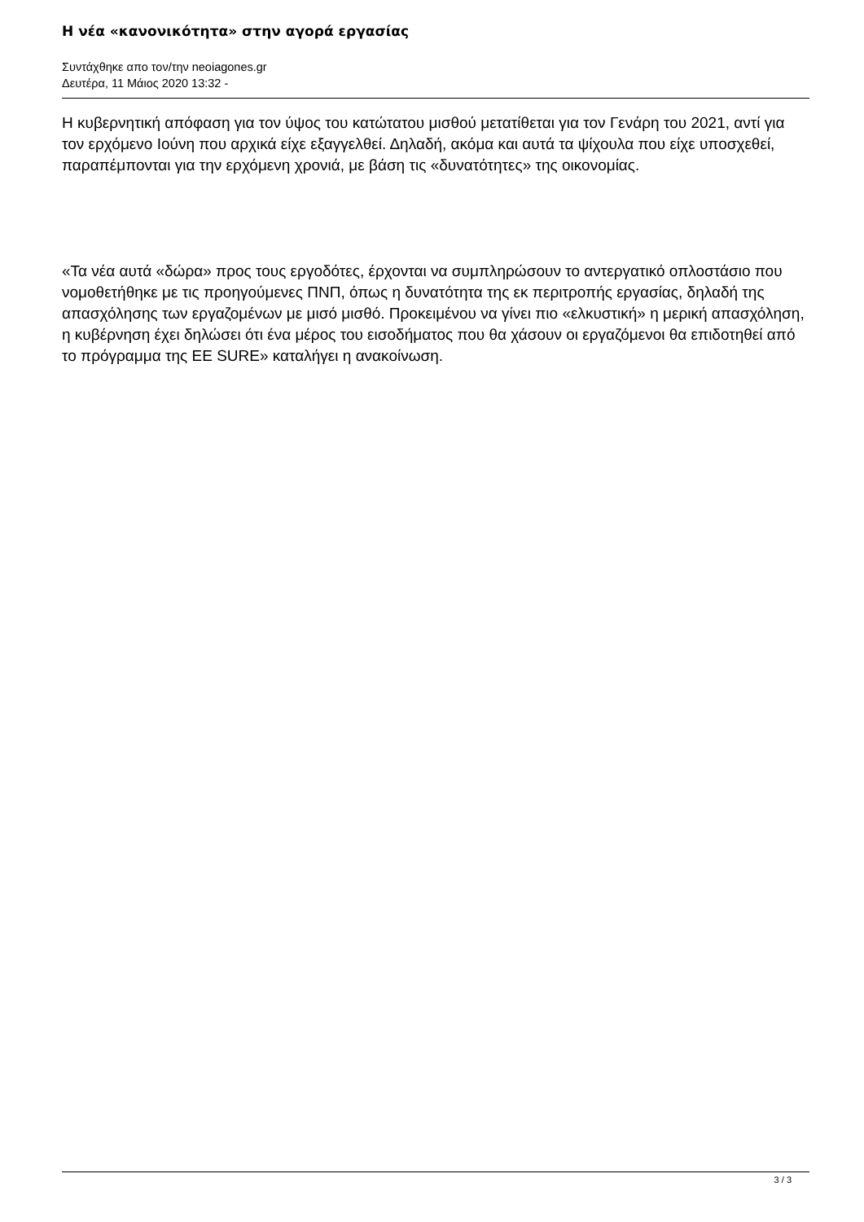Η νέα «κανονικότητα» στην αγορά εργασίας
Συντάχθηκε απο τον/την neoiagones.gr
Δευτέρα, 11 Μάιος 2020 13:32 -
Η κυβερνητική απόφαση για τον ύψος του κατώτατου μισθού μετατίθεται για τον Γενάρη του 2021, αντί για τον ερχόμενο Ιούνη που αρχικά είχε εξαγγελθεί. Δηλαδή, ακόμα και αυτά τα ψίχουλα που είχε υποσχεθεί, παραπέμπονται για την ερχόμενη χρονιά, με βάση τις «δυνατότητες» της οικονομίας.
«Τα νέα αυτά «δώρα» προς τους εργοδότες, έρχονται να συμπληρώσουν το αντεργατικό οπλοστάσιο που νομοθετήθηκε με τις προηγούμενες ΠΝΠ, όπως η δυνατότητα της εκ περιτροπής εργασίας, δηλαδή της απασχόλησης των εργαζομένων με μισό μισθό. Προκειμένου να γίνει πιο «ελκυστική» η μερική απασχόληση, η κυβέρνηση έχει δηλώσει ότι ένα μέρος του εισοδήματος που θα χάσουν οι εργαζόμενοι θα επιδοτηθεί από το πρόγραμμα της ΕΕ SURE» καταλήγει η ανακοίνωση.
3 / 3